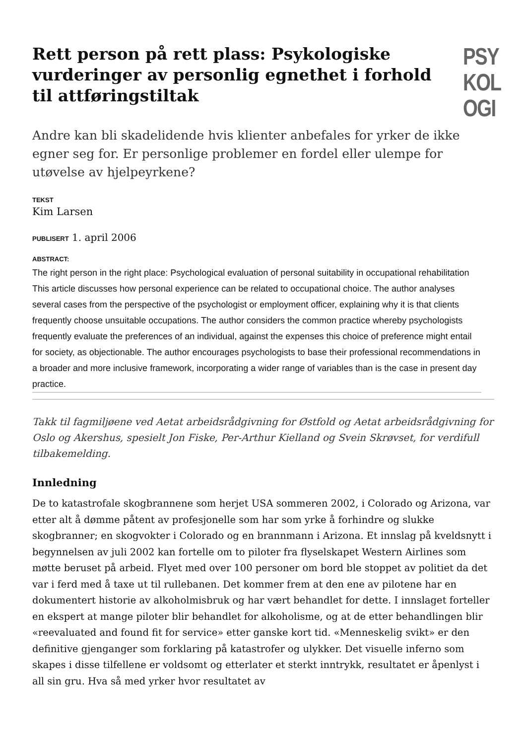Rett person på rett plass: Psykologiske vurderinger av personlig egnethet i forhold til attføringstiltak
PSY
KOL
OGI
Andre kan bli skadelidende hvis klienter anbefales for yrker de ikke egner seg for. Er personlige problemer en fordel eller ulempe for utøvelse av hjelpeyrkene?
TEKST
Kim Larsen
PUBLISERT 1. april 2006
ABSTRACT:
The right person in the right place: Psychological evaluation of personal suitability in occupational rehabilitation
This article discusses how personal experience can be related to occupational choice. The author analyses several cases from the perspective of the psychologist or employment officer, explaining why it is that clients frequently choose unsuitable occupations. The author considers the common practice whereby psychologists frequently evaluate the preferences of an individual, against the expenses this choice of preference might entail for society, as objectionable. The author encourages psychologists to base their professional recommendations in a broader and more inclusive framework, incorporating a wider range of variables than is the case in present day practice.
Takk til fagmiljøene ved Aetat arbeidsrådgivning for Østfold og Aetat arbeidsrådgivning for Oslo og Akershus, spesielt Jon Fiske, Per-Arthur Kielland og Svein Skrøvset, for verdifull tilbakemelding.
Innledning
De to katastrofale skogbrannene som herjet USA sommeren 2002, i Colorado og Arizona, var etter alt å dømme påtent av profesjonelle som har som yrke å forhindre og slukke skogbranner; en skogvokter i Colorado og en brannmann i Arizona. Et innslag på kveldsnytt i begynnelsen av juli 2002 kan fortelle om to piloter fra flyselskapet Western Airlines som møtte beruset på arbeid. Flyet med over 100 personer om bord ble stoppet av politiet da det var i ferd med å taxe ut til rullebanen. Det kommer frem at den ene av pilotene har en dokumentert historie av alkoholmisbruk og har vært behandlet for dette. I innslaget forteller en ekspert at mange piloter blir behandlet for alkoholisme, og at de etter behandlingen blir «reevaluated and found fit for service» etter ganske kort tid. «Menneskelig svikt» er den definitive gjenganger som forklaring på katastrofer og ulykker. Det visuelle inferno som skapes i disse tilfellene er voldsomt og etterlater et sterkt inntrykk, resultatet er åpenlyst i all sin gru. Hva så med yrker hvor resultatet av